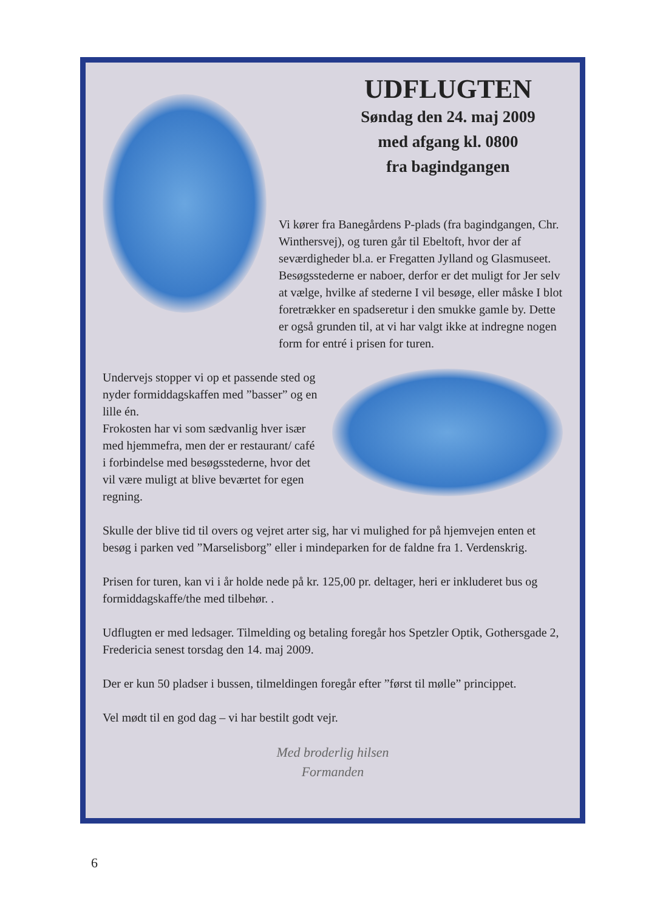UDFLUGTEN
Søndag den 24. maj 2009
med afgang kl. 0800
fra bagindgangen
Vi kører fra Banegårdens P-plads (fra bagindgangen, Chr. Winthersvej), og turen går til Ebeltoft, hvor der af seværdigheder bl.a. er Fregatten Jylland og Glasmuseet. Besøgsstederne er naboer, derfor er det muligt for Jer selv at vælge, hvilke af stederne I vil besøge, eller måske I blot foretrækker en spadseretur i den smukke gamle by. Dette er også grunden til, at vi har valgt ikke at indregne nogen form for entré i prisen for turen.
Undervejs stopper vi op et passende sted og nyder formiddagskaffen med ”basser” og en lille én.
Frokosten har vi som sædvanlig hver især med hjemmefra, men der er restaurant/ café i forbindelse med besøgsstederne, hvor det vil være muligt at blive beværtet for egen regning.
Skulle der blive tid til overs og vejret arter sig, har vi mulighed for på hjemvejen enten et besøg i parken ved ”Marselisborg” eller i mindeparken for de faldne fra 1. Verdenskrig.
Prisen for turen, kan vi i år holde nede på kr. 125,00 pr. deltager, heri er inkluderet bus og formiddagskaffe/the med tilbehør. .
Udflugten er med ledsager. Tilmelding og betaling foregår hos Spetzler Optik, Gothersgade 2, Fredericia senest torsdag den 14. maj 2009.
Der er kun 50 pladser i bussen, tilmeldingen foregår efter ”først til mølle” princippet.
Vel mødt til en god dag – vi har bestilt godt vejr.
Med broderlig hilsen
Formanden
6